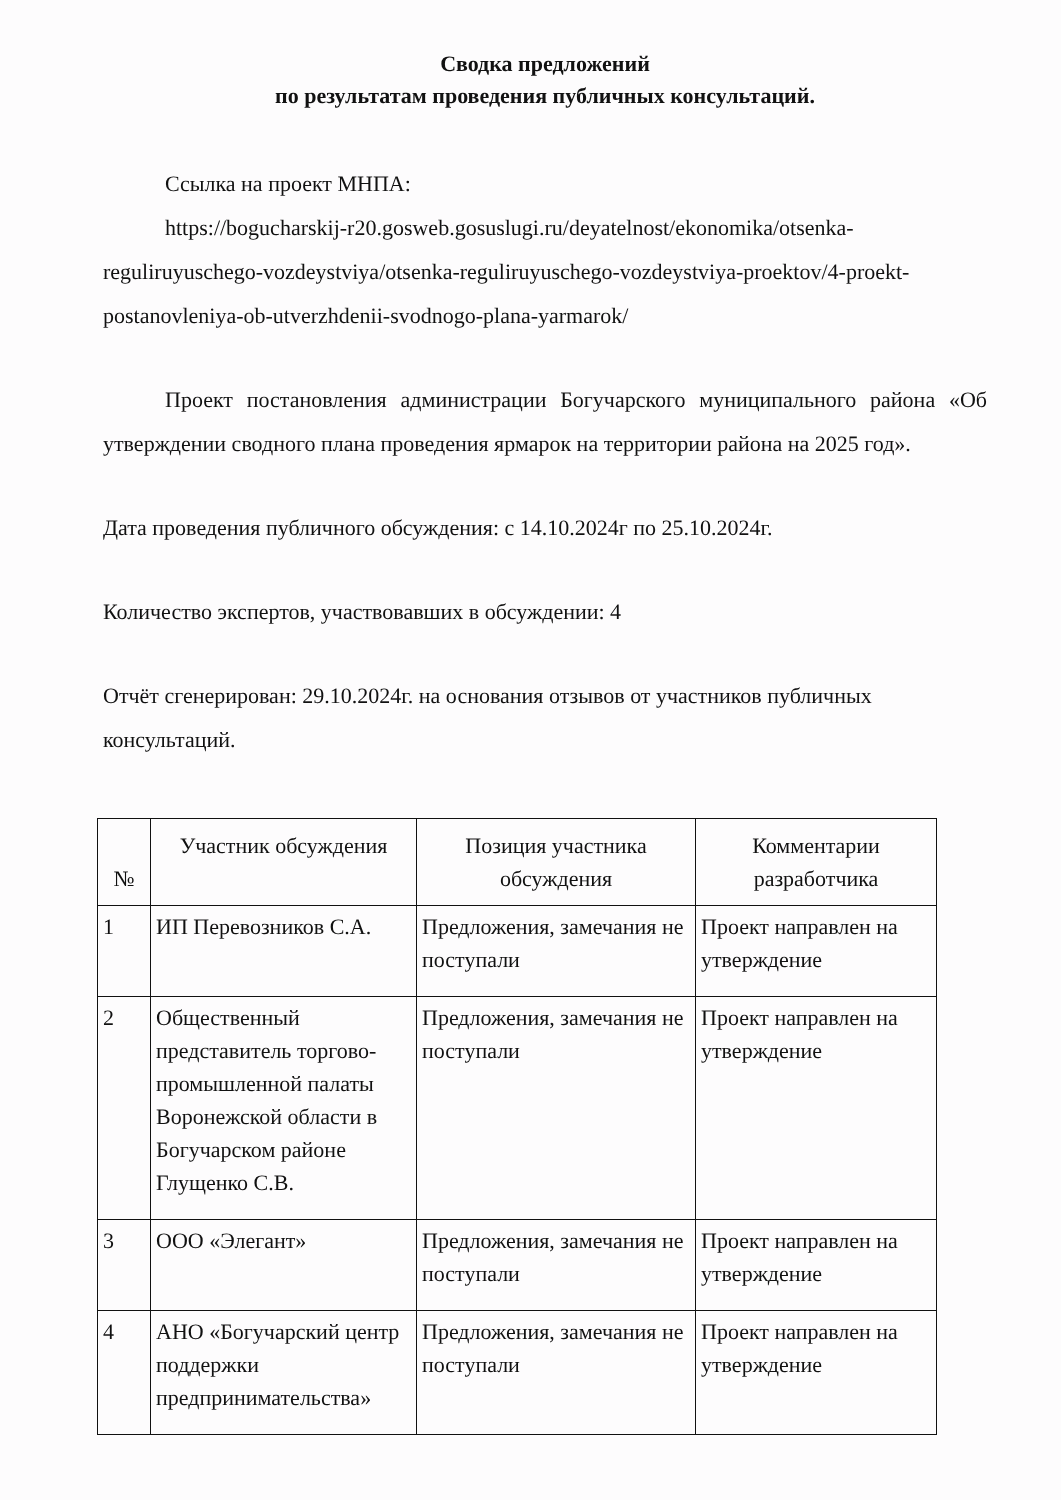Сводка предложений
по результатам проведения публичных консультаций.
Ссылка на проект МНПА:
https://bogucharskij-r20.gosweb.gosuslugi.ru/deyatelnost/ekonomika/otsenka-reguliruyuschego-vozdeystviya/otsenka-reguliruyuschego-vozdeystviya-proektov/4-proekt-postanovleniya-ob-utverzhdenii-svodnogo-plana-yarmarok/
Проект постановления администрации Богучарского муниципального района «Об утверждении сводного плана проведения ярмарок на территории района на 2025 год».
Дата проведения публичного обсуждения: с 14.10.2024г по 25.10.2024г.
Количество экспертов, участвовавших в обсуждении: 4
Отчёт сгенерирован: 29.10.2024г. на основания отзывов от участников публичных консультаций.
| № | Участник обсуждения | Позиция участника обсуждения | Комментарии разработчика |
| --- | --- | --- | --- |
| 1 | ИП Перевозников С.А. | Предложения, замечания не поступали | Проект направлен на утверждение |
| 2 | Общественный представитель торгово-промышленной палаты Воронежской области в Богучарском районе Глущенко С.В. | Предложения, замечания не поступали | Проект направлен на утверждение |
| 3 | ООО «Элегант» | Предложения, замечания не поступали | Проект направлен на утверждение |
| 4 | АНО «Богучарский центр поддержки предпринимательства» | Предложения, замечания не поступали | Проект направлен на утверждение |